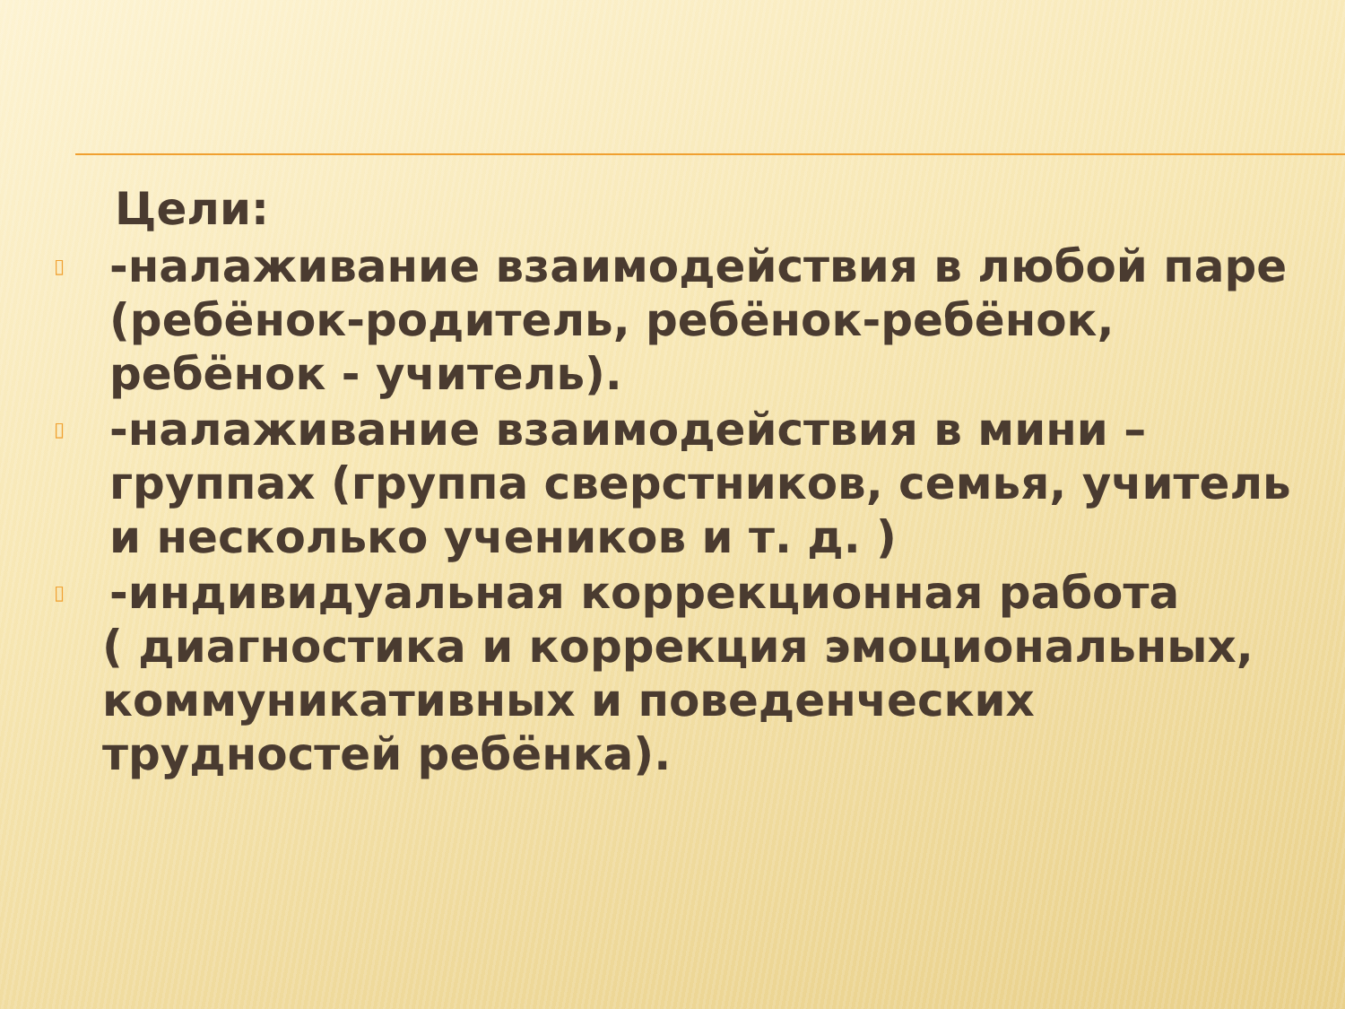Цели:
▯ -налаживание взаимодействия в любой паре (ребёнок-родитель, ребёнок-ребёнок, ребёнок - учитель).
▯ -налаживание взаимодействия в мини – группах (группа сверстников, семья, учитель и несколько учеников и т. д. )
▯ -индивидуальная коррекционная работа
( диагностика и коррекция эмоциональных, коммуникативных и поведенческих трудностей ребёнка).